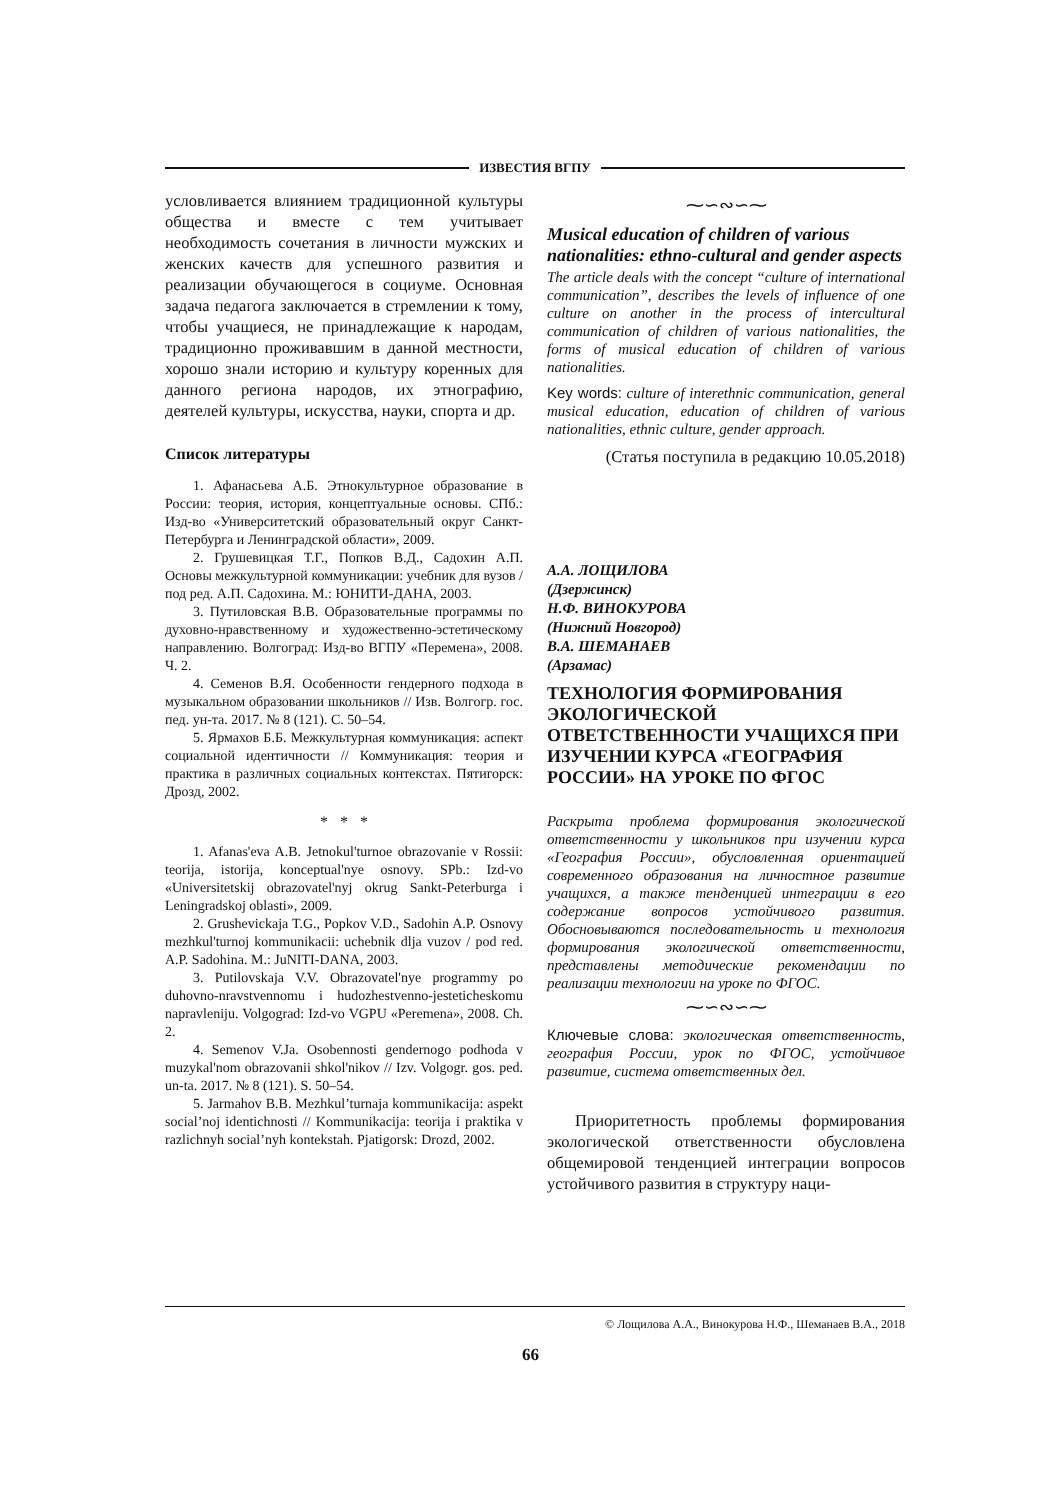ИЗВЕСТИЯ ВГПУ
условливается влиянием традиционной культуры общества и вместе с тем учитывает необходимость сочетания в личности мужских и женских качеств для успешного развития и реализации обучающегося в социуме. Основная задача педагога заключается в стремлении к тому, чтобы учащиеся, не принадлежащие к народам, традиционно проживавшим в данной местности, хорошо знали историю и культуру коренных для данного региона народов, их этнографию, деятелей культуры, искусства, науки, спорта и др.
Список литературы
1. Афанасьева А.Б. Этнокультурное образование в России: теория, история, концептуальные основы. СПб.: Изд-во «Университетский образовательный округ Санкт-Петербурга и Ленинградской области», 2009.
2. Грушевицкая Т.Г., Попков В.Д., Садохин А.П. Основы межкультурной коммуникации: учебник для вузов / под ред. А.П. Садохина. М.: ЮНИТИ-ДАНА, 2003.
3. Путиловская В.В. Образовательные программы по духовно-нравственному и художественно-эстетическому направлению. Волгоград: Изд-во ВГПУ «Перемена», 2008. Ч. 2.
4. Семенов В.Я. Особенности гендерного подхода в музыкальном образовании школьников // Изв. Волгогр. гос. пед. ун-та. 2017. № 8 (121). С. 50–54.
5. Ярмахов Б.Б. Межкультурная коммуникация: аспект социальной идентичности // Коммуникация: теория и практика в различных социальных контекстах. Пятигорск: Дрозд, 2002.
* * *
1. Afanas'eva A.B. Jetnokul'turnoe obrazovanie v Rossii: teorija, istorija, konceptual'nye osnovy. SPb.: Izd-vo «Universitetskij obrazovatel'nyj okrug Sankt-Peterburga i Leningradskoj oblasti», 2009.
2. Grushevickaja T.G., Popkov V.D., Sadohin A.P. Osnovy mezhkul'turnoj kommunikacii: uchebnik dlja vuzov / pod red. A.P. Sadohina. M.: JuNITI-DANA, 2003.
3. Putilovskaja V.V. Obrazovatel'nye programmy po duhovno-nravstvennomu i hudozhestvenno-jesteticheskomu napravleniju. Volgograd: Izd-vo VGPU «Peremena», 2008. Ch. 2.
4. Semenov V.Ja. Osobennosti gendernogo podhoda v muzykal'nom obrazovanii shkol'nikov // Izv. Volgogr. gos. ped. un-ta. 2017. № 8 (121). S. 50–54.
5. Jarmahov B.B. Mezhkul’turnaja kommunikacija: aspekt social’noj identichnosti // Kommunikacija: teorija i praktika v razlichnyh social’nyh kontekstah. Pjatigorsk: Drozd, 2002.
⁓∽∾∽⁓
Musical education of children of various nationalities: ethno-cultural and gender aspects
The article deals with the concept “culture of international communication”, describes the levels of influence of one culture on another in the process of intercultural communication of children of various nationalities, the forms of musical education of children of various nationalities.
Key words: culture of interethnic communication, general musical education, education of children of various nationalities, ethnic culture, gender approach.
(Статья поступила в редакцию 10.05.2018)
А.А. ЛОЩИЛОВА
(Дзержинск)
Н.Ф. ВИНОКУРОВА
(Нижний Новгород)
В.А. ШЕМАНАЕВ
(Арзамас)
ТЕХНОЛОГИЯ ФОРМИРОВАНИЯ ЭКОЛОГИЧЕСКОЙ ОТВЕТСТВЕННОСТИ УЧАЩИХСЯ ПРИ ИЗУЧЕНИИ КУРСА «ГЕОГРАФИЯ РОССИИ» НА УРОКЕ ПО ФГОС
Раскрыта проблема формирования экологической ответственности у школьников при изучении курса «География России», обусловленная ориентацией современного образования на личностное развитие учащихся, а также тенденцией интеграции в его содержание вопросов устойчивого развития. Обосновываются последовательность и технология формирования экологической ответственности, представлены методические рекомендации по реализации технологии на уроке по ФГОС.
⁓∽∾∽⁓
Ключевые слова: экологическая ответственность, география России, урок по ФГОС, устойчивое развитие, система ответственных дел.
Приоритетность проблемы формирования экологической ответственности обусловлена общемировой тенденцией интеграции вопросов устойчивого развития в структуру наци-
© Лощилова А.А., Винокурова Н.Ф., Шеманаев В.А., 2018
66